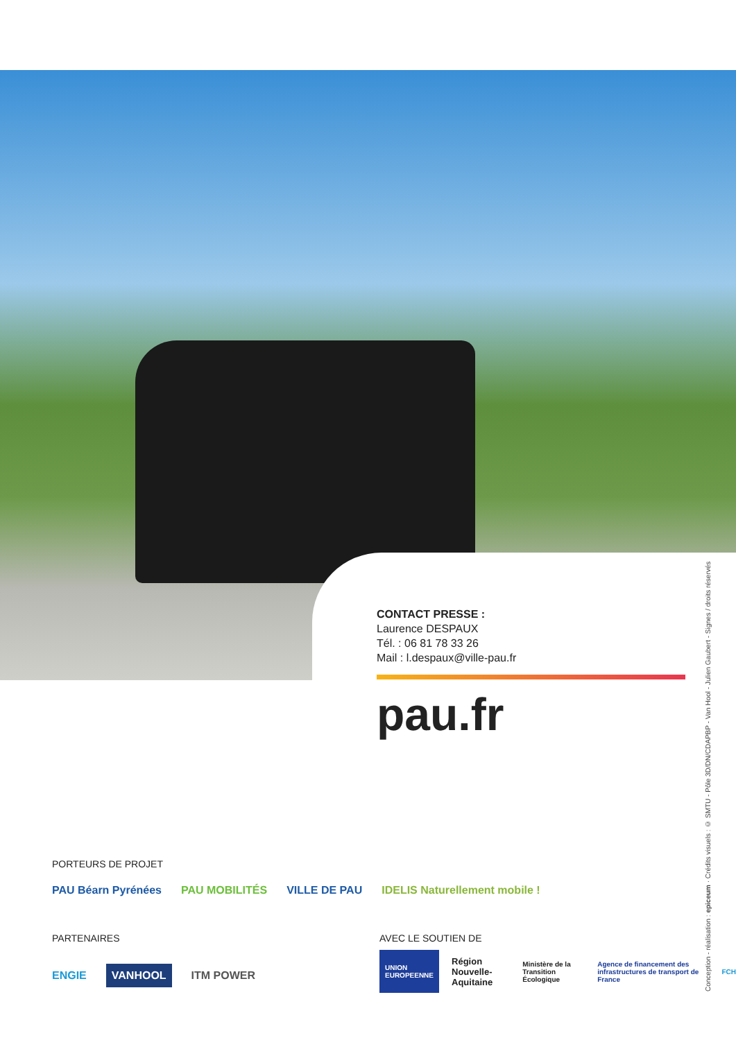CONTACT PRESSE :
Laurence DESPAUX
Tél. : 06 81 78 33 26
Mail : l.despaux@ville-pau.fr
pau.fr
Conception - réalisation : epiceum · Crédits visuels : © SMTU - Pôle 3D/DN/CDAPBP - Van Hool - Julien Gaubert - Signes / droits réservés
PORTEURS DE PROJET
PAU Béarn Pyrénées PAU MOBILITÉS VILLE DE PAU IDELIS Naturellement mobile !
PARTENAIRES
ENGIE VANHOOL ITM POWER
AVEC LE SOUTIEN DE
UNION EUROPEENNE Région Nouvelle-Aquitaine Ministère de la Transition Écologique Agence de financement des infrastructures de transport de France FCH